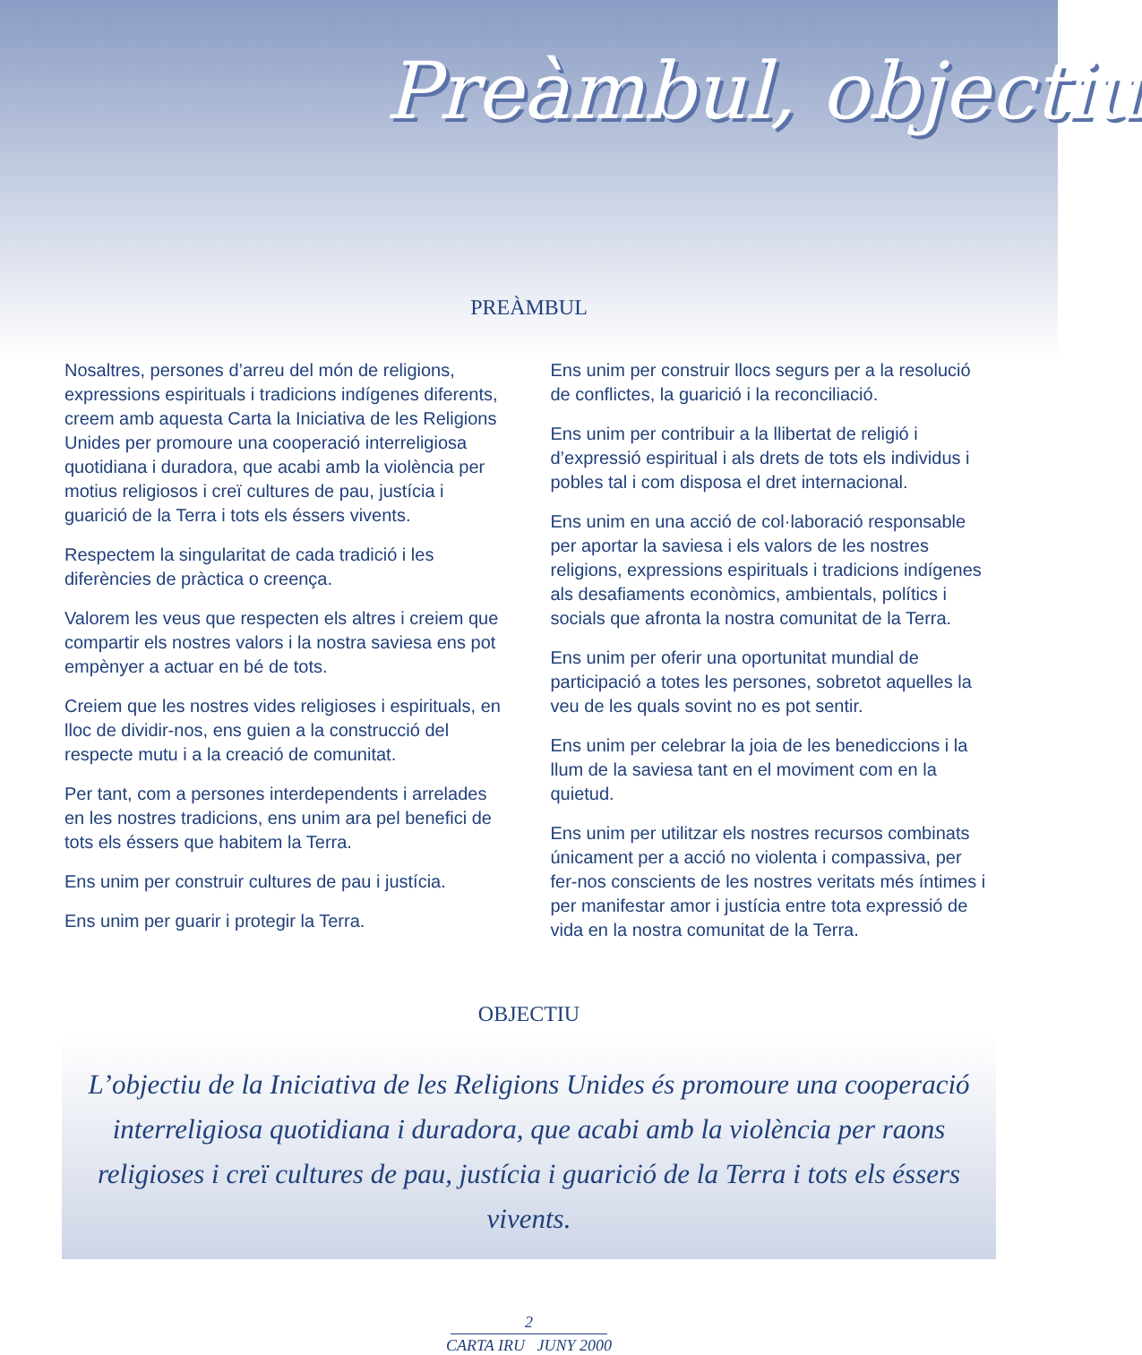Preàmbul, objectiu
PREÀMBUL
Nosaltres, persones d’arreu del món de religions, expressions espirituals i tradicions indígenes diferents, creem amb aquesta Carta la Iniciativa de les Religions Unides per promoure una cooperació interreligiosa quotidiana i duradora, que acabi amb la violència per motius religiosos i creï cultures de pau, justícia i guarició de la Terra i tots els éssers vivents.
Respectem la singularitat de cada tradició i les diferències de pràctica o creença.
Valorem les veus que respecten els altres i creiem que compartir els nostres valors i la nostra saviesa ens pot empènyer a actuar en bé de tots.
Creiem que les nostres vides religioses i espirituals, en lloc de dividir-nos, ens guien a la construcció del respecte mutu i a la creació de comunitat.
Per tant, com a persones interdependents i arrelades en les nostres tradicions, ens unim ara pel benefici de tots els éssers que habitem la Terra.
Ens unim per construir cultures de pau i justícia.
Ens unim per guarir i protegir la Terra.
Ens unim per construir llocs segurs per a la resolució de conflictes, la guarició i la reconciliació.
Ens unim per contribuir a la llibertat de religió i d’expressió espiritual i als drets de tots els individus i pobles tal i com disposa el dret internacional.
Ens unim en una acció de col·laboració responsable per aportar la saviesa i els valors de les nostres religions, expressions espirituals i tradicions indígenes als desafiaments econòmics, ambientals, polítics i socials que afronta la nostra comunitat de la Terra.
Ens unim per oferir una oportunitat mundial de participació a totes les persones, sobretot aquelles la veu de les quals sovint no es pot sentir.
Ens unim per celebrar la joia de les benediccions i la llum de la saviesa tant en el moviment com en la quietud.
Ens unim per utilitzar els nostres recursos combinats únicament per a acció no violenta i compassiva, per fer-nos conscients de les nostres veritats més íntimes i per manifestar amor i justícia entre tota expressió de vida en la nostra comunitat de la Terra.
OBJECTIU
L’objectiu de la Iniciativa de les Religions Unides és promoure una cooperació interreligiosa quotidiana i duradora, que acabi amb la violència per raons religioses i creï cultures de pau, justícia i guarició de la Terra i tots els éssers vivents.
2
CARTA IRU JUNY 2000